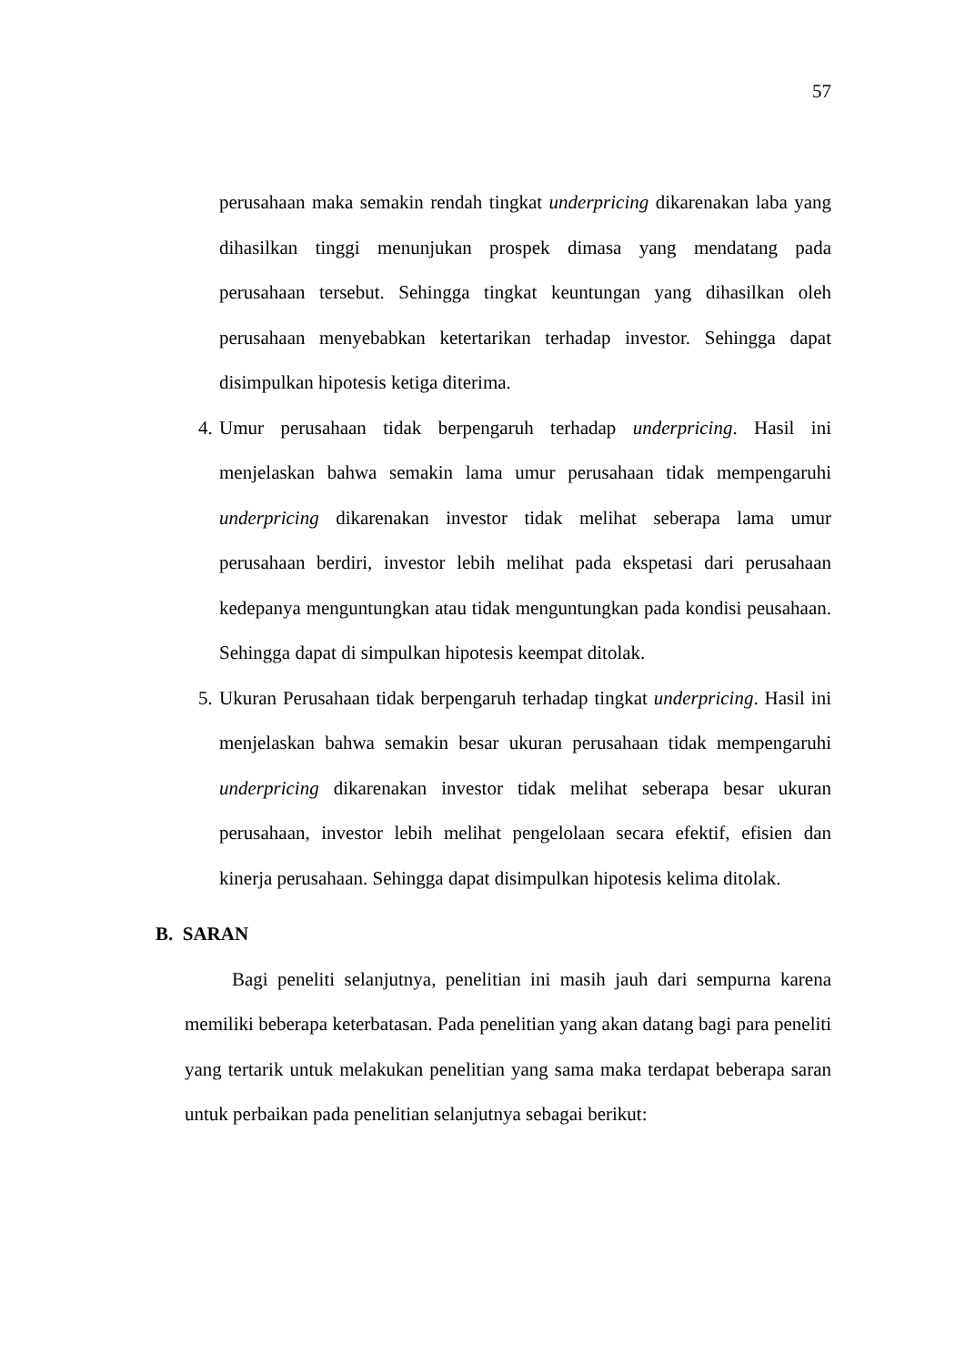57
perusahaan maka semakin rendah tingkat underpricing dikarenakan laba yang dihasilkan tinggi menunjukan prospek dimasa yang mendatang pada perusahaan tersebut. Sehingga tingkat keuntungan yang dihasilkan oleh perusahaan menyebabkan ketertarikan terhadap investor. Sehingga dapat disimpulkan hipotesis ketiga diterima.
4. Umur perusahaan tidak berpengaruh terhadap underpricing. Hasil ini menjelaskan bahwa semakin lama umur perusahaan tidak mempengaruhi underpricing dikarenakan investor tidak melihat seberapa lama umur perusahaan berdiri, investor lebih melihat pada ekspetasi dari perusahaan kedepanya menguntungkan atau tidak menguntungkan pada kondisi peusahaan. Sehingga dapat di simpulkan hipotesis keempat ditolak.
5. Ukuran Perusahaan tidak berpengaruh terhadap tingkat underpricing. Hasil ini menjelaskan bahwa semakin besar ukuran perusahaan tidak mempengaruhi underpricing dikarenakan investor tidak melihat seberapa besar ukuran perusahaan, investor lebih melihat pengelolaan secara efektif, efisien dan kinerja perusahaan. Sehingga dapat disimpulkan hipotesis kelima ditolak.
B. SARAN
Bagi peneliti selanjutnya, penelitian ini masih jauh dari sempurna karena memiliki beberapa keterbatasan. Pada penelitian yang akan datang bagi para peneliti yang tertarik untuk melakukan penelitian yang sama maka terdapat beberapa saran untuk perbaikan pada penelitian selanjutnya sebagai berikut: